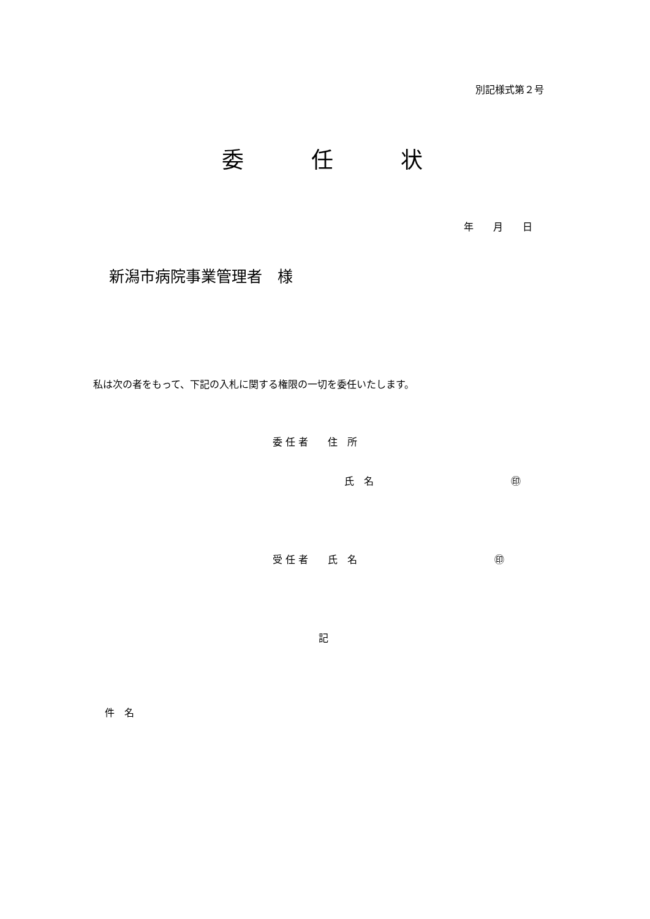別記様式第２号
委任状
年　　月　　日
新潟市病院事業管理者　様
私は次の者をもって、下記の入札に関する権限の一切を委任いたします。
委 任 者　　住　所
氏　名　　　　　　　　　　　　　　㊞
受 任 者　　氏　名　　　　　　　　　　　　　　㊞
記
件　名